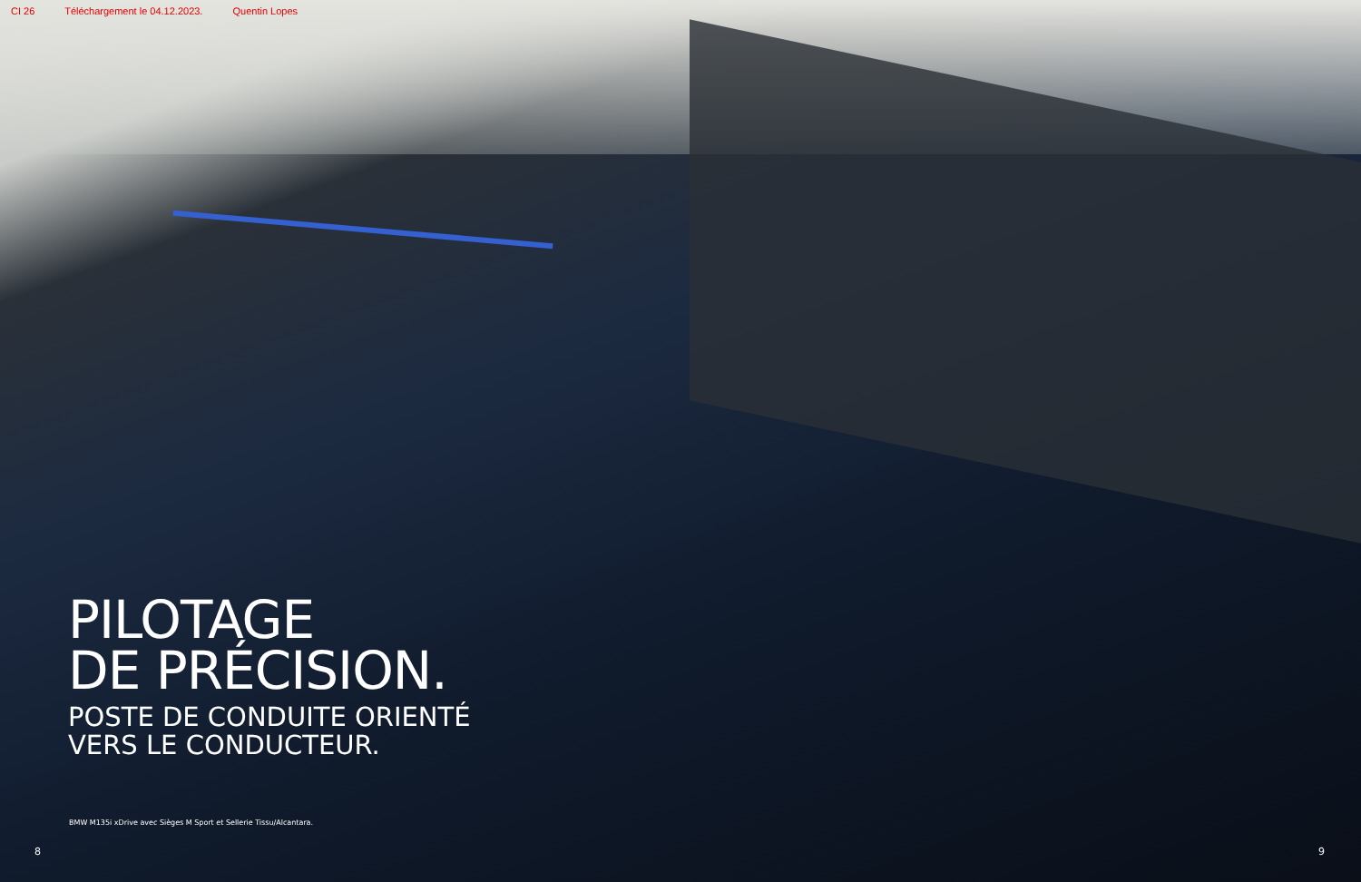CI 26 Téléchargement le 04.12.2023. Quentin Lopes
PILOTAGE
DE PRÉCISION.
POSTE DE CONDUITE ORIENTÉ
VERS LE CONDUCTEUR.
BMW M135i xDrive avec Sièges M Sport et Sellerie Tissu/Alcantara.
8 9